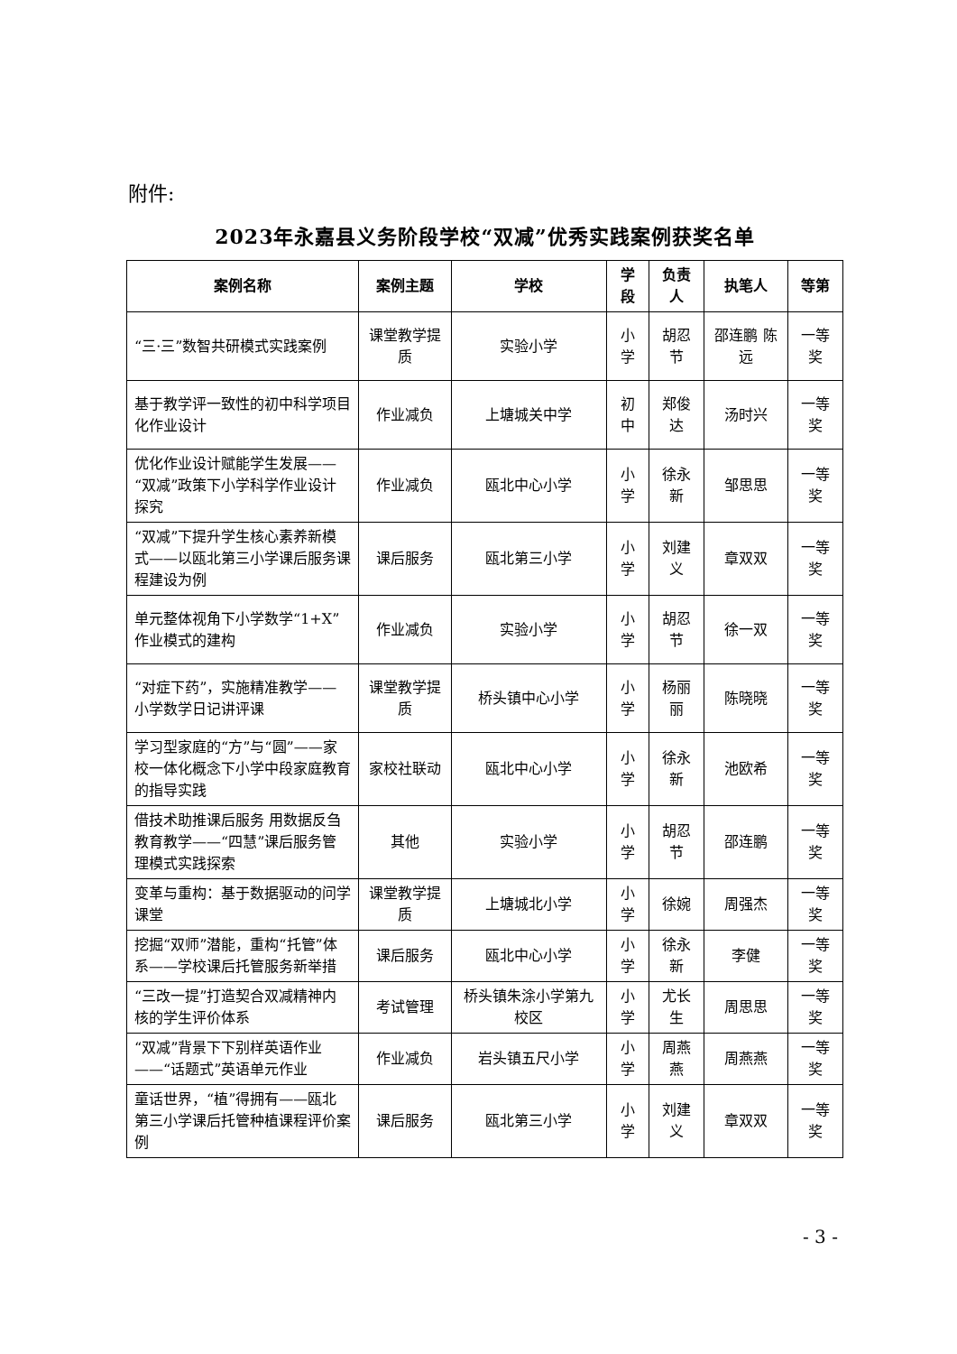附件:
2023年永嘉县义务阶段学校“双减”优秀实践案例获奖名单
| 案例名称 | 案例主题 | 学校 | 学段 | 负责人 | 执笔人 | 等第 |
| --- | --- | --- | --- | --- | --- | --- |
| “三·三”数智共研模式实践案例 | 课堂教学提质 | 实验小学 | 小学 | 胡忍节 | 邵连鹏 陈远 | 一等奖 |
| 基于教学评一致性的初中科学项目化作业设计 | 作业减负 | 上塘城关中学 | 初中 | 郑俊达 | 汤时兴 | 一等奖 |
| 优化作业设计赋能学生发展——“双减”政策下小学科学作业设计探究 | 作业减负 | 瓯北中心小学 | 小学 | 徐永新 | 邹思思 | 一等奖 |
| “双减”下提升学生核心素养新模式——以瓯北第三小学课后服务课程建设为例 | 课后服务 | 瓯北第三小学 | 小学 | 刘建义 | 章双双 | 一等奖 |
| 单元整体视角下小学数学“1+X”作业模式的建构 | 作业减负 | 实验小学 | 小学 | 胡忍节 | 徐一双 | 一等奖 |
| “对症下药”，实施精准教学——小学数学日记讲评课 | 课堂教学提质 | 桥头镇中心小学 | 小学 | 杨丽丽 | 陈晓晓 | 一等奖 |
| 学习型家庭的“方”与“圆”——家校一体化概念下小学中段家庭教育的指导实践 | 家校社联动 | 瓯北中心小学 | 小学 | 徐永新 | 池欧希 | 一等奖 |
| 借技术助推课后服务 用数据反刍教育教学——“四慧”课后服务管理模式实践探索 | 其他 | 实验小学 | 小学 | 胡忍节 | 邵连鹏 | 一等奖 |
| 变革与重构：基于数据驱动的问学课堂 | 课堂教学提质 | 上塘城北小学 | 小学 | 徐婉 | 周强杰 | 一等奖 |
| 挖掘“双师”潜能，重构“托管”体系——学校课后托管服务新举措 | 课后服务 | 瓯北中心小学 | 小学 | 徐永新 | 李健 | 一等奖 |
| “三改一提”打造契合双减精神内核的学生评价体系 | 考试管理 | 桥头镇朱涂小学第九校区 | 小学 | 尤长生 | 周思思 | 一等奖 |
| “双减”背景下下别样英语作业——“话题式”英语单元作业 | 作业减负 | 岩头镇五尺小学 | 小学 | 周燕燕 | 周燕燕 | 一等奖 |
| 童话世界，“植”得拥有——瓯北第三小学课后托管种植课程评价案例 | 课后服务 | 瓯北第三小学 | 小学 | 刘建义 | 章双双 | 一等奖 |
- 3 -